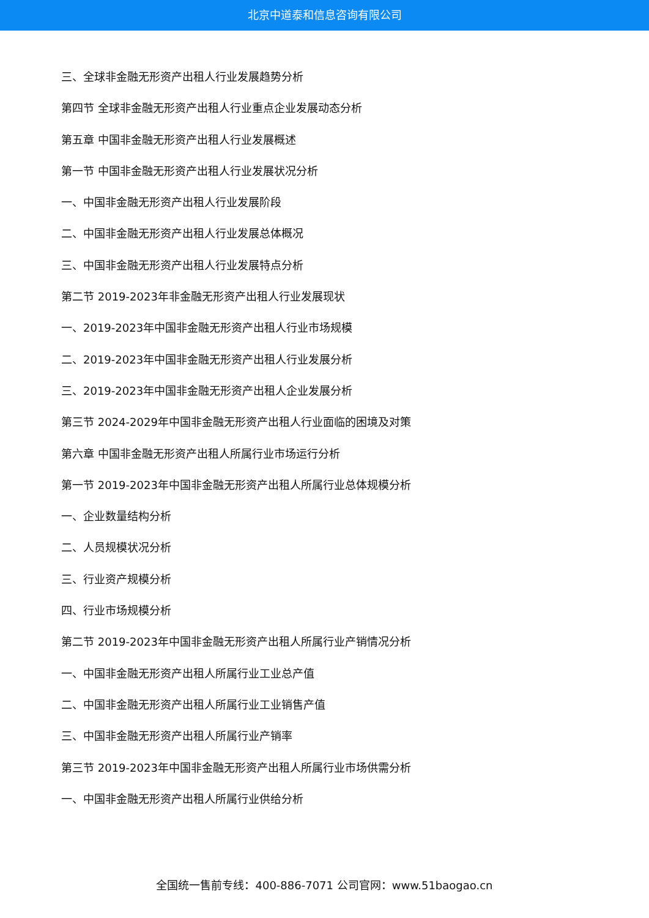北京中道泰和信息咨询有限公司
三、全球非金融无形资产出租人行业发展趋势分析
第四节 全球非金融无形资产出租人行业重点企业发展动态分析
第五章 中国非金融无形资产出租人行业发展概述
第一节 中国非金融无形资产出租人行业发展状况分析
一、中国非金融无形资产出租人行业发展阶段
二、中国非金融无形资产出租人行业发展总体概况
三、中国非金融无形资产出租人行业发展特点分析
第二节 2019-2023年非金融无形资产出租人行业发展现状
一、2019-2023年中国非金融无形资产出租人行业市场规模
二、2019-2023年中国非金融无形资产出租人行业发展分析
三、2019-2023年中国非金融无形资产出租人企业发展分析
第三节 2024-2029年中国非金融无形资产出租人行业面临的困境及对策
第六章 中国非金融无形资产出租人所属行业市场运行分析
第一节 2019-2023年中国非金融无形资产出租人所属行业总体规模分析
一、企业数量结构分析
二、人员规模状况分析
三、行业资产规模分析
四、行业市场规模分析
第二节 2019-2023年中国非金融无形资产出租人所属行业产销情况分析
一、中国非金融无形资产出租人所属行业工业总产值
二、中国非金融无形资产出租人所属行业工业销售产值
三、中国非金融无形资产出租人所属行业产销率
第三节 2019-2023年中国非金融无形资产出租人所属行业市场供需分析
一、中国非金融无形资产出租人所属行业供给分析
全国统一售前专线：400-886-7071 公司官网：www.51baogao.cn